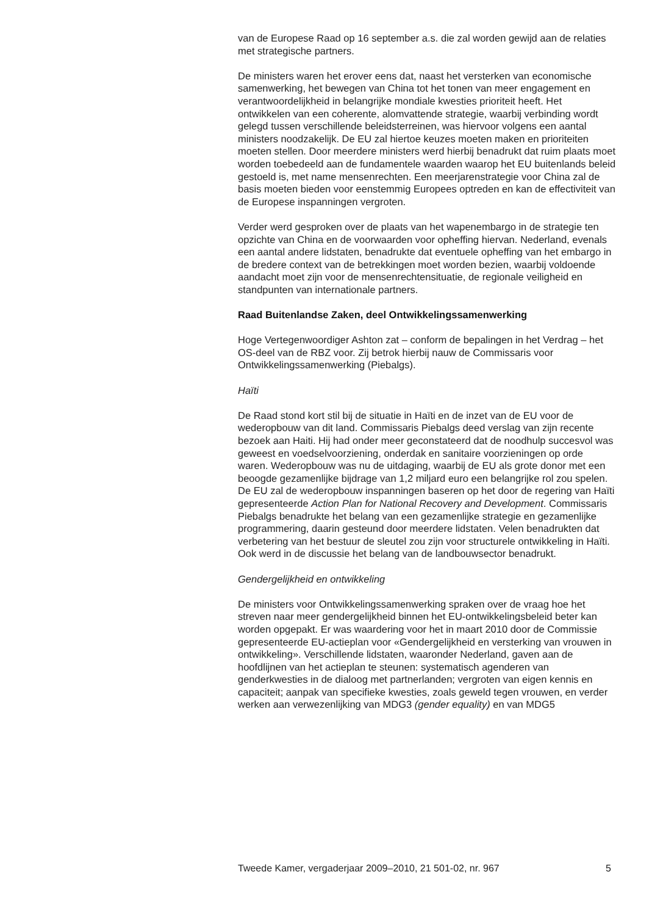van de Europese Raad op 16 september a.s. die zal worden gewijd aan de relaties met strategische partners.
De ministers waren het erover eens dat, naast het versterken van economische samenwerking, het bewegen van China tot het tonen van meer engagement en verantwoordelijkheid in belangrijke mondiale kwesties prioriteit heeft. Het ontwikkelen van een coherente, alomvat­tende strategie, waarbij verbinding wordt gelegd tussen verschillende beleidsterreinen, was hiervoor volgens een aantal ministers noodzakelijk. De EU zal hiertoe keuzes moeten maken en prioriteiten moeten stellen. Door meerdere ministers werd hierbij benadrukt dat ruim plaats moet worden toebedeeld aan de fundamentele waarden waarop het EU buitenlands beleid gestoeld is, met name mensenrechten. Een meerjaren­strategie voor China zal de basis moeten bieden voor eenstemmig Europees optreden en kan de effectiviteit van de Europese inspanningen vergroten.
Verder werd gesproken over de plaats van het wapenembargo in de strategie ten opzichte van China en de voorwaarden voor opheffing hiervan. Nederland, evenals een aantal andere lidstaten, benadrukte dat eventuele opheffing van het embargo in de bredere context van de betrekkingen moet worden bezien, waarbij voldoende aandacht moet zijn voor de mensenrechtensituatie, de regionale veiligheid en standpunten van internationale partners.
Raad Buitenlandse Zaken, deel Ontwikkelingssamenwerking
Hoge Vertegenwoordiger Ashton zat – conform de bepalingen in het Verdrag – het OS-deel van de RBZ voor. Zij betrok hierbij nauw de Commissaris voor Ontwikkelingssamenwerking (Piebalgs).
Haïti
De Raad stond kort stil bij de situatie in Haïti en de inzet van de EU voor de wederopbouw van dit land. Commissaris Piebalgs deed verslag van zijn recente bezoek aan Haiti. Hij had onder meer geconstateerd dat de noodhulp succesvol was geweest en voedselvoorziening, onderdak en sanitaire voorzieningen op orde waren. Wederopbouw was nu de uitdaging, waarbij de EU als grote donor met een beoogde gezamenlijke bijdrage van 1,2 miljard euro een belangrijke rol zou spelen. De EU zal de wederopbouw inspanningen baseren op het door de regering van Haïti gepresenteerde Action Plan for National Recovery and Development. Commissaris Piebalgs benadrukte het belang van een gezamenlijke strategie en gezamenlijke programmering, daarin gesteund door meerdere lidstaten. Velen benadrukten dat verbetering van het bestuur de sleutel zou zijn voor structurele ontwikkeling in Haïti. Ook werd in de discussie het belang van de landbouwsector benadrukt.
Gendergelijkheid en ontwikkeling
De ministers voor Ontwikkelingssamenwerking spraken over de vraag hoe het streven naar meer gendergelijkheid binnen het EU-ontwikkelings­beleid beter kan worden opgepakt. Er was waardering voor het in maart 2010 door de Commissie gepresenteerde EU-actieplan voor «Gendergelijkheid en versterking van vrouwen in ontwikkeling». Verschillende lidstaten, waaronder Nederland, gaven aan de hoofdlijnen van het actieplan te steunen: systematisch agenderen van genderkwesties in de dialoog met partnerlanden; vergroten van eigen kennis en capaciteit; aanpak van specifieke kwesties, zoals geweld tegen vrouwen, en verder werken aan verwezenlijking van MDG3 (gender equality) en van MDG5
Tweede Kamer, vergaderjaar 2009–2010, 21 501-02, nr. 967 5